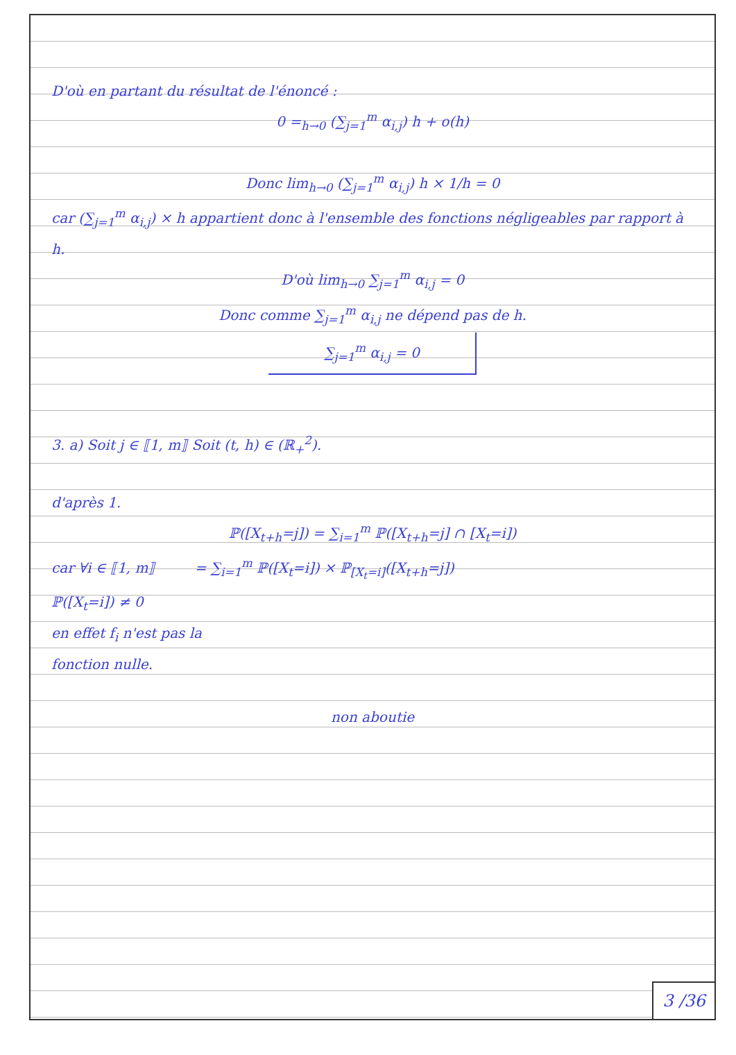D'où en partant du résultat de l'énoncé :
0 =<sub>h→0</sub> (∑<sub>j=1</sub><sup>m</sup> α<sub>i,j</sub>) h + o(h)
Donc lim<sub>h→0</sub> (∑<sub>j=1</sub><sup>m</sup> α<sub>i,j</sub>) h × 1/h = 0
car (∑<sub>j=1</sub><sup>m</sup> α<sub>i,j</sub>) × h appartient donc à l'ensemble des fonctions négligeables par rapport à h.
D'où lim<sub>h→0</sub> ∑<sub>j=1</sub><sup>m</sup> α<sub>i,j</sub> = 0
Donc comme ∑<sub>j=1</sub><sup>m</sup> α<sub>i,j</sub> ne dépend pas de h.
∑<sub>j=1</sub><sup>m</sup> α<sub>i,j</sub> = 0
3. a) Soit j ∈ ⟦1, m⟧ Soit (t, h) ∈ (ℝ<sub>+</sub><sup>2</sup>).
d'après 1.
ℙ([X<sub>t+h</sub>=j]) = ∑<sub>i=1</sub><sup>m</sup> ℙ([X<sub>t+h</sub>=j] ∩ [X<sub>t</sub>=i])
car ∀i ∈ ⟦1, m⟧ = ∑<sub>i=1</sub><sup>m</sup> ℙ([X<sub>t</sub>=i]) × ℙ<sub>[X<sub>t</sub>=i]</sub>([X<sub>t+h</sub>=j])
ℙ([X<sub>t</sub>=i]) ≠ 0
en effet f<sub>i</sub> n'est pas la
fonction nulle.
non aboutie
3 /36